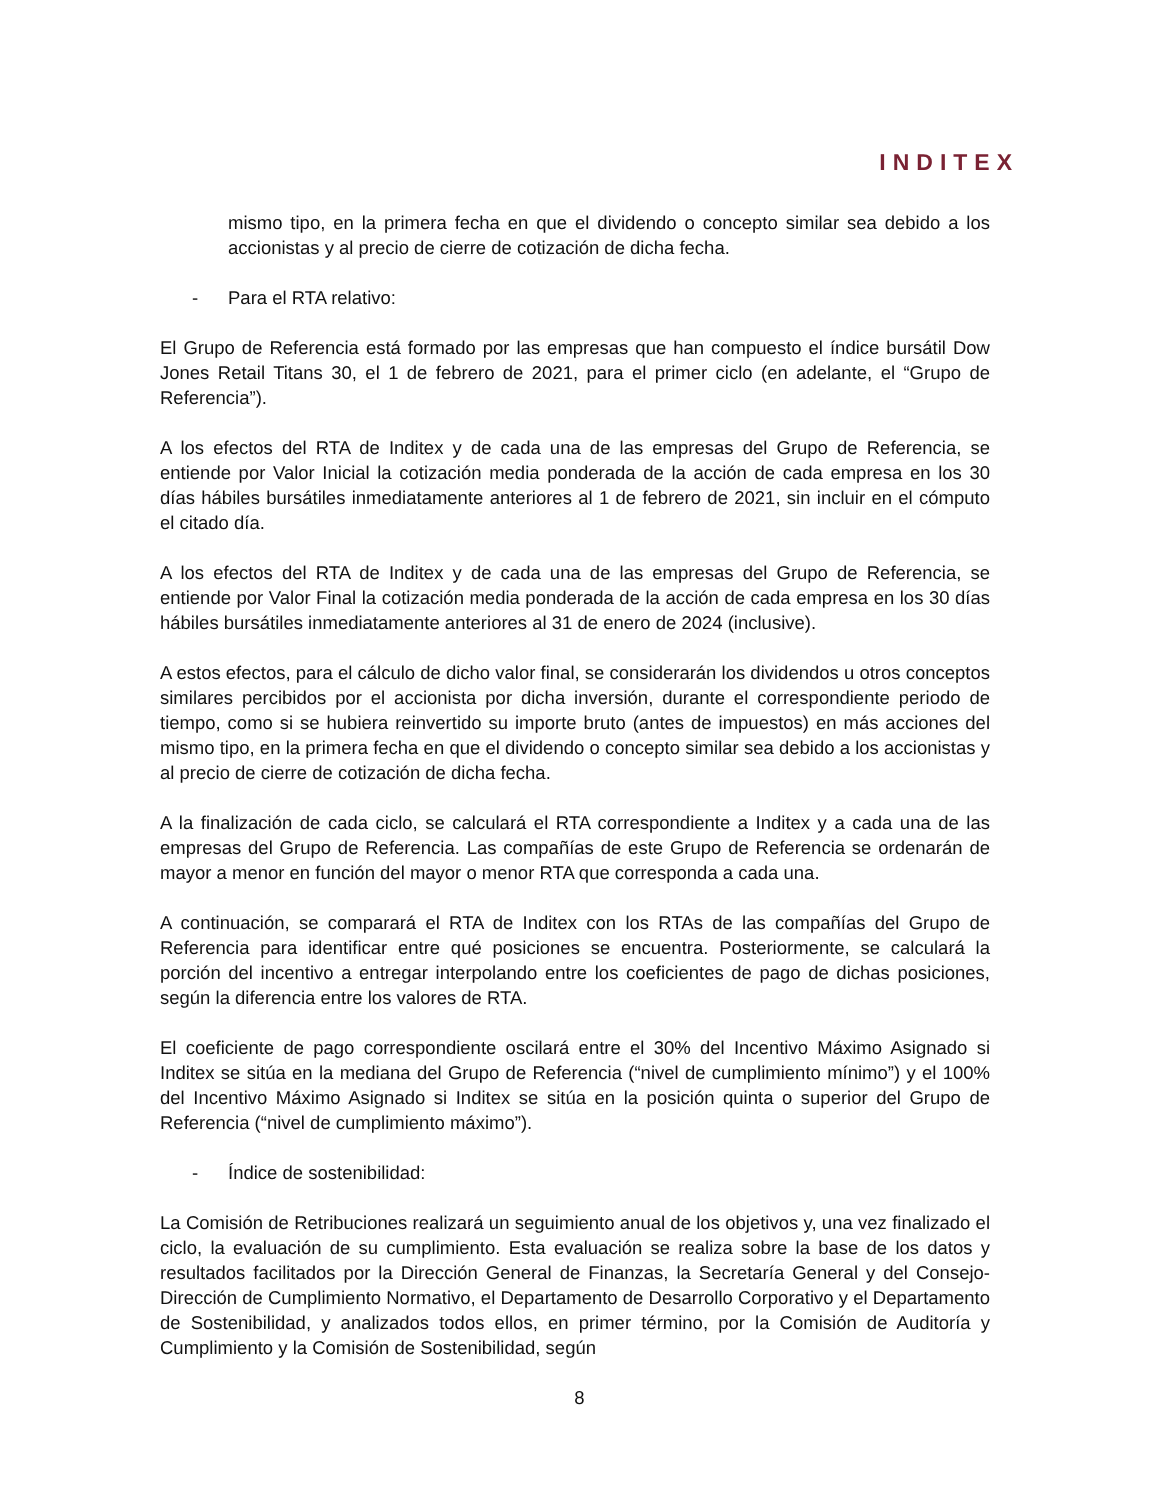INDITEX
mismo tipo, en la primera fecha en que el dividendo o concepto similar sea debido a los accionistas y al precio de cierre de cotización de dicha fecha.
- Para el RTA relativo:
El Grupo de Referencia está formado por las empresas que han compuesto el índice bursátil Dow Jones Retail Titans 30, el 1 de febrero de 2021, para el primer ciclo (en adelante, el “Grupo de Referencia”).
A los efectos del RTA de Inditex y de cada una de las empresas del Grupo de Referencia, se entiende por Valor Inicial la cotización media ponderada de la acción de cada empresa en los 30 días hábiles bursátiles inmediatamente anteriores al 1 de febrero de 2021, sin incluir en el cómputo el citado día.
A los efectos del RTA de Inditex y de cada una de las empresas del Grupo de Referencia, se entiende por Valor Final la cotización media ponderada de la acción de cada empresa en los 30 días hábiles bursátiles inmediatamente anteriores al 31 de enero de 2024 (inclusive).
A estos efectos, para el cálculo de dicho valor final, se considerarán los dividendos u otros conceptos similares percibidos por el accionista por dicha inversión, durante el correspondiente periodo de tiempo, como si se hubiera reinvertido su importe bruto (antes de impuestos) en más acciones del mismo tipo, en la primera fecha en que el dividendo o concepto similar sea debido a los accionistas y al precio de cierre de cotización de dicha fecha.
A la finalización de cada ciclo, se calculará el RTA correspondiente a Inditex y a cada una de las empresas del Grupo de Referencia. Las compañías de este Grupo de Referencia se ordenarán de mayor a menor en función del mayor o menor RTA que corresponda a cada una.
A continuación, se comparará el RTA de Inditex con los RTAs de las compañías del Grupo de Referencia para identificar entre qué posiciones se encuentra. Posteriormente, se calculará la porción del incentivo a entregar interpolando entre los coeficientes de pago de dichas posiciones, según la diferencia entre los valores de RTA.
El coeficiente de pago correspondiente oscilará entre el 30% del Incentivo Máximo Asignado si Inditex se sitúa en la mediana del Grupo de Referencia (“nivel de cumplimiento mínimo”) y el 100% del Incentivo Máximo Asignado si Inditex se sitúa en la posición quinta o superior del Grupo de Referencia (“nivel de cumplimiento máximo”).
- Índice de sostenibilidad:
La Comisión de Retribuciones realizará un seguimiento anual de los objetivos y, una vez finalizado el ciclo, la evaluación de su cumplimiento. Esta evaluación se realiza sobre la base de los datos y resultados facilitados por la Dirección General de Finanzas, la Secretaría General y del Consejo-Dirección de Cumplimiento Normativo, el Departamento de Desarrollo Corporativo y el Departamento de Sostenibilidad, y analizados todos ellos, en primer término, por la Comisión de Auditoría y Cumplimiento y la Comisión de Sostenibilidad, según
8